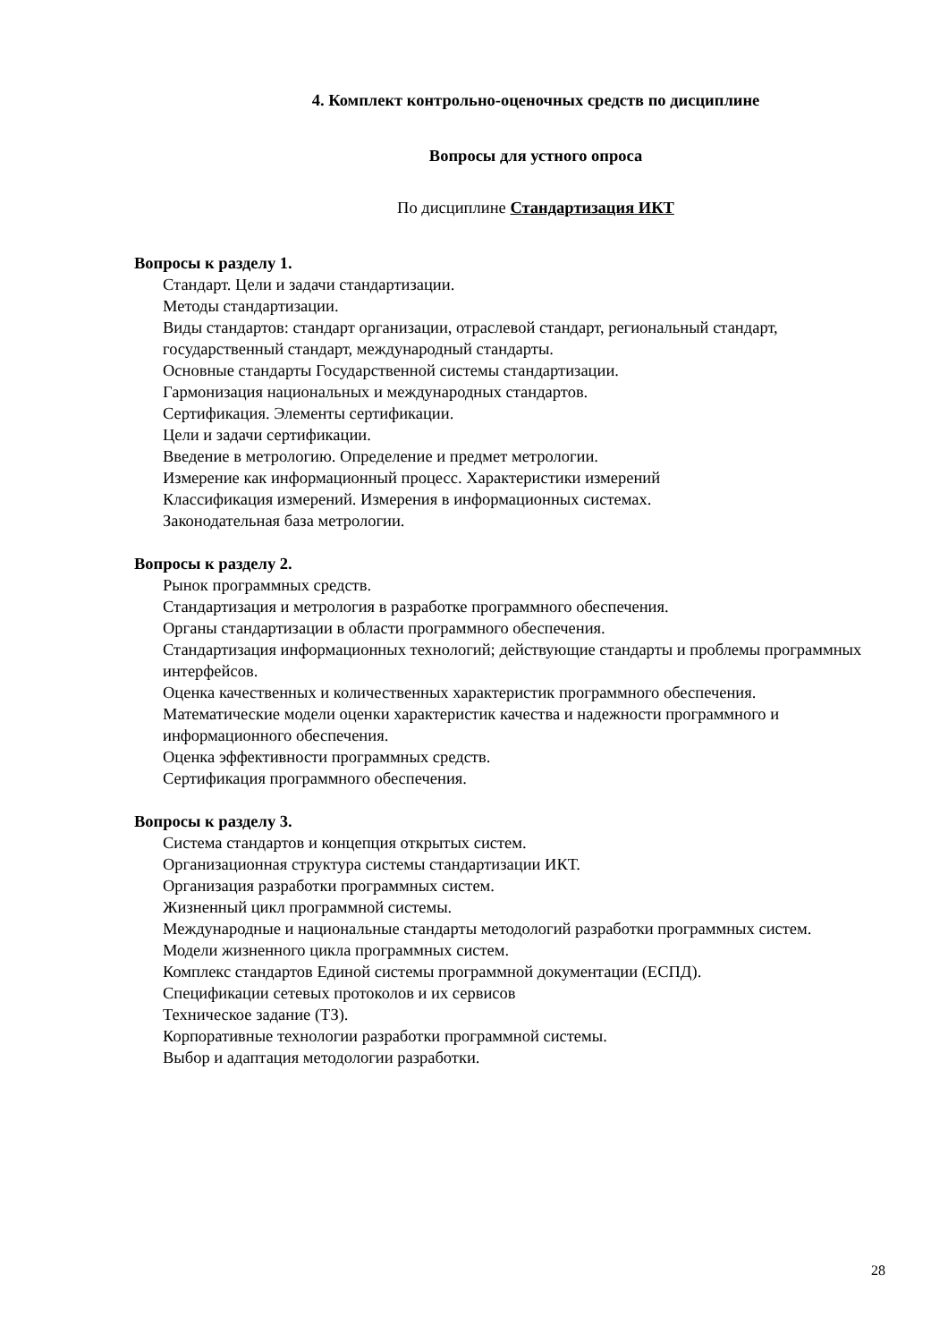4. Комплект контрольно-оценочных средств по дисциплине
Вопросы для устного опроса
По дисциплине Стандартизация ИКТ
Вопросы к разделу 1.
Стандарт. Цели и задачи стандартизации.
Методы стандартизации.
Виды стандартов: стандарт организации, отраслевой стандарт, региональный стандарт, государственный стандарт, международный стандарты.
Основные стандарты Государственной системы стандартизации.
Гармонизация национальных и международных стандартов.
Сертификация. Элементы сертификации.
Цели и задачи сертификации.
Введение в метрологию. Определение и предмет метрологии.
Измерение как информационный процесс. Характеристики измерений
Классификация измерений. Измерения в информационных системах.
Законодательная база метрологии.
Вопросы к разделу 2.
Рынок программных средств.
Стандартизация и метрология в разработке программного обеспечения.
Органы стандартизации в области программного обеспечения.
Стандартизация информационных технологий; действующие стандарты и проблемы программных интерфейсов.
Оценка качественных и количественных характеристик программного обеспечения.
Математические модели оценки характеристик качества и надежности программного и информационного обеспечения.
Оценка эффективности программных средств.
Сертификация программного обеспечения.
Вопросы к разделу 3.
Система стандартов и концепция открытых систем.
Организационная структура системы стандартизации ИКТ.
Организация разработки программных систем.
Жизненный цикл программной системы.
Международные и национальные стандарты методологий разработки программных систем.
Модели жизненного цикла программных систем.
Комплекс стандартов Единой системы программной документации (ЕСПД).
Спецификации сетевых протоколов и их сервисов
Техническое задание (ТЗ).
Корпоративные технологии разработки программной системы.
Выбор и адаптация методологии разработки.
28